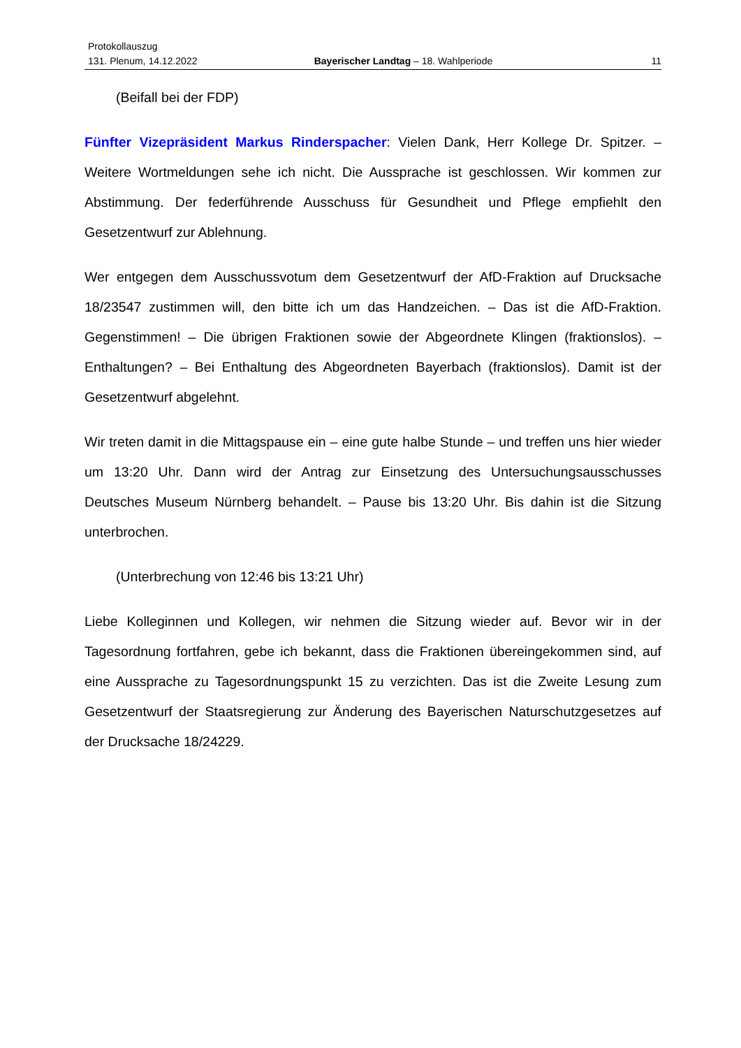Protokollauszug
131. Plenum, 14.12.2022 Bayerischer Landtag – 18. Wahlperiode 11
(Beifall bei der FDP)
Fünfter Vizepräsident Markus Rinderspacher: Vielen Dank, Herr Kollege Dr. Spitzer. – Weitere Wortmeldungen sehe ich nicht. Die Aussprache ist geschlossen. Wir kommen zur Abstimmung. Der federführende Ausschuss für Gesundheit und Pflege empfiehlt den Gesetzentwurf zur Ablehnung.
Wer entgegen dem Ausschussvotum dem Gesetzentwurf der AfD-Fraktion auf Drucksache 18/23547 zustimmen will, den bitte ich um das Handzeichen. – Das ist die AfD-Fraktion. Gegenstimmen! – Die übrigen Fraktionen sowie der Abgeordnete Klingen (fraktionslos). – Enthaltungen? – Bei Enthaltung des Abgeordneten Bayerbach (fraktionslos). Damit ist der Gesetzentwurf abgelehnt.
Wir treten damit in die Mittagspause ein – eine gute halbe Stunde – und treffen uns hier wieder um 13:20 Uhr. Dann wird der Antrag zur Einsetzung des Untersuchungsausschusses Deutsches Museum Nürnberg behandelt. – Pause bis 13:20 Uhr. Bis dahin ist die Sitzung unterbrochen.
(Unterbrechung von 12:46 bis 13:21 Uhr)
Liebe Kolleginnen und Kollegen, wir nehmen die Sitzung wieder auf. Bevor wir in der Tagesordnung fortfahren, gebe ich bekannt, dass die Fraktionen übereingekommen sind, auf eine Aussprache zu Tagesordnungspunkt 15 zu verzichten. Das ist die Zweite Lesung zum Gesetzentwurf der Staatsregierung zur Änderung des Bayerischen Naturschutzgesetzes auf der Drucksache 18/24229.